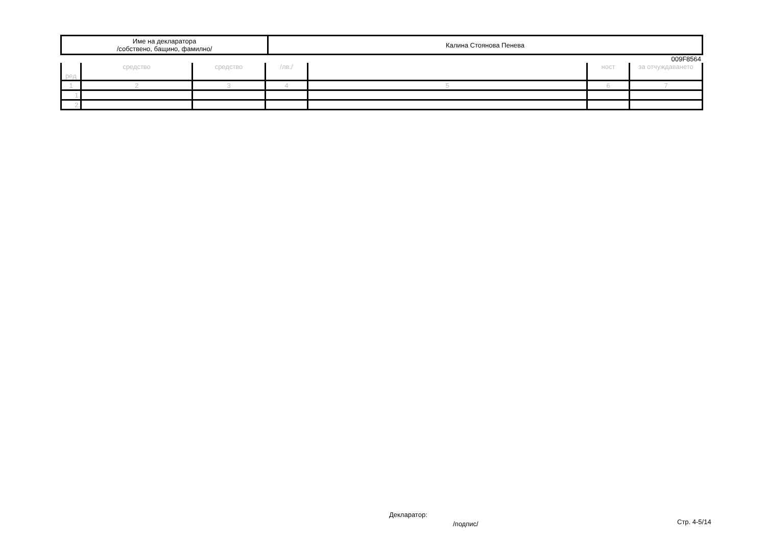| Име на декларатора /собствено, бащино, фамилно/ | Калина Стоянова Пенева |
009F8564
| ред | средство | средство | /лв./ | | ност | за отчуждаването |
| --- | --- | --- | --- | --- | --- | --- |
| 1 | 2 | 3 | 4 | 5 | 6 | 7 |
| 1. | | | | | | |
| 2. | | | | | | |
Декларатор:
/подпис/ Стр. 4-5/14